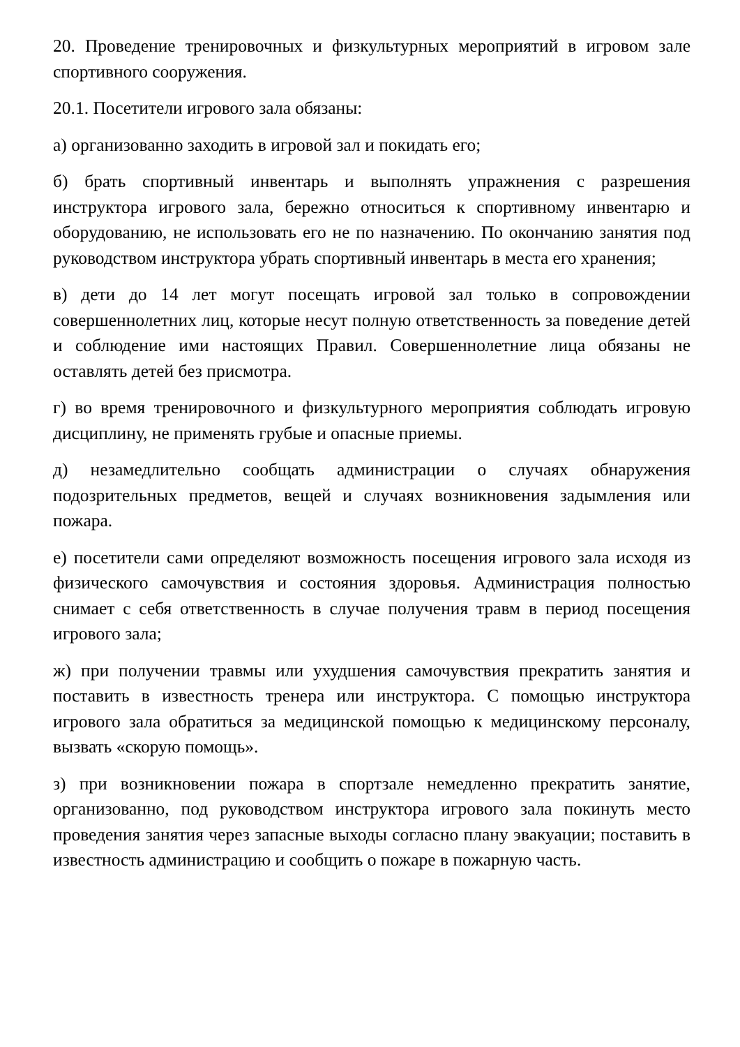20. Проведение тренировочных и физкультурных мероприятий в игровом зале спортивного сооружения.
20.1. Посетители игрового зала обязаны:
а) организованно заходить в игровой зал и покидать его;
б) брать спортивный инвентарь и выполнять упражнения с разрешения инструктора игрового зала, бережно относиться к спортивному инвентарю и оборудованию, не использовать его не по назначению. По окончанию занятия под руководством инструктора убрать спортивный инвентарь в места его хранения;
в) дети до 14 лет могут посещать игровой зал только в сопровождении совершеннолетних лиц, которые несут полную ответственность за поведение детей и соблюдение ими настоящих Правил. Совершеннолетние лица обязаны не оставлять детей без присмотра.
г) во время тренировочного и физкультурного мероприятия соблюдать игровую дисциплину, не применять грубые и опасные приемы.
д) незамедлительно сообщать администрации о случаях обнаружения подозрительных предметов, вещей и случаях возникновения задымления или пожара.
е) посетители сами определяют возможность посещения игрового зала исходя из физического самочувствия и состояния здоровья. Администрация полностью снимает с себя ответственность в случае получения травм в период посещения игрового зала;
ж) при получении травмы или ухудшения самочувствия прекратить занятия и поставить в известность тренера или инструктора. С помощью инструктора игрового зала обратиться за медицинской помощью к медицинскому персоналу, вызвать «скорую помощь».
з) при возникновении пожара в спортзале немедленно прекратить занятие, организованно, под руководством инструктора игрового зала покинуть место проведения занятия через запасные выходы согласно плану эвакуации; поставить в известность администрацию и сообщить о пожаре в пожарную часть.